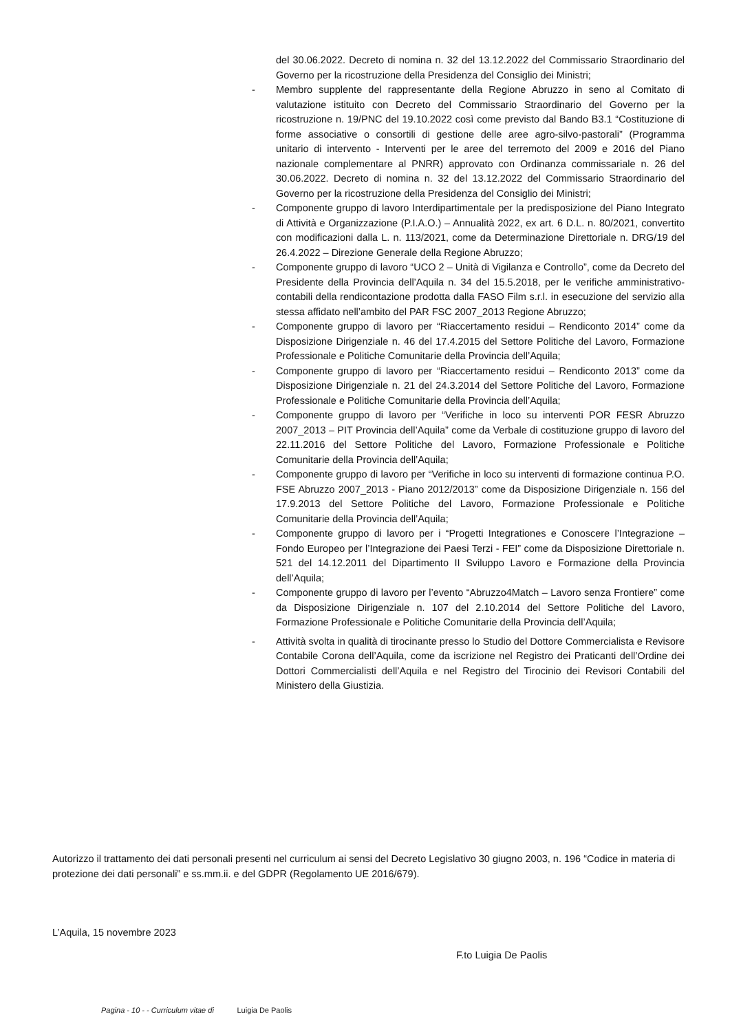del 30.06.2022. Decreto di nomina n. 32 del 13.12.2022 del Commissario Straordinario del Governo per la ricostruzione della Presidenza del Consiglio dei Ministri;
- Membro supplente del rappresentante della Regione Abruzzo in seno al Comitato di valutazione istituito con Decreto del Commissario Straordinario del Governo per la ricostruzione n. 19/PNC del 19.10.2022 così come previsto dal Bando B3.1 “Costituzione di forme associative o consortili di gestione delle aree agro-silvo-pastorali” (Programma unitario di intervento - Interventi per le aree del terremoto del 2009 e 2016 del Piano nazionale complementare al PNRR) approvato con Ordinanza commissariale n. 26 del 30.06.2022. Decreto di nomina n. 32 del 13.12.2022 del Commissario Straordinario del Governo per la ricostruzione della Presidenza del Consiglio dei Ministri;
- Componente gruppo di lavoro Interdipartimentale per la predisposizione del Piano Integrato di Attività e Organizzazione (P.I.A.O.) – Annualità 2022, ex art. 6 D.L. n. 80/2021, convertito con modificazioni dalla L. n. 113/2021, come da Determinazione Direttoriale n. DRG/19 del 26.4.2022 – Direzione Generale della Regione Abruzzo;
- Componente gruppo di lavoro “UCO 2 – Unità di Vigilanza e Controllo”, come da Decreto del Presidente della Provincia dell’Aquila n. 34 del 15.5.2018, per le verifiche amministrativo-contabili della rendicontazione prodotta dalla FASO Film s.r.l. in esecuzione del servizio alla stessa affidato nell’ambito del PAR FSC 2007_2013 Regione Abruzzo;
- Componente gruppo di lavoro per “Riaccertamento residui – Rendiconto 2014” come da Disposizione Dirigenziale n. 46 del 17.4.2015 del Settore Politiche del Lavoro, Formazione Professionale e Politiche Comunitarie della Provincia dell’Aquila;
- Componente gruppo di lavoro per “Riaccertamento residui – Rendiconto 2013” come da Disposizione Dirigenziale n. 21 del 24.3.2014 del Settore Politiche del Lavoro, Formazione Professionale e Politiche Comunitarie della Provincia dell’Aquila;
- Componente gruppo di lavoro per “Verifiche in loco su interventi POR FESR Abruzzo 2007_2013 – PIT Provincia dell’Aquila” come da Verbale di costituzione gruppo di lavoro del 22.11.2016 del Settore Politiche del Lavoro, Formazione Professionale e Politiche Comunitarie della Provincia dell’Aquila;
- Componente gruppo di lavoro per “Verifiche in loco su interventi di formazione continua P.O. FSE Abruzzo 2007_2013 - Piano 2012/2013” come da Disposizione Dirigenziale n. 156 del 17.9.2013 del Settore Politiche del Lavoro, Formazione Professionale e Politiche Comunitarie della Provincia dell’Aquila;
- Componente gruppo di lavoro per i “Progetti Integrationes e Conoscere l’Integrazione – Fondo Europeo per l’Integrazione dei Paesi Terzi - FEI” come da Disposizione Direttoriale n. 521 del 14.12.2011 del Dipartimento II Sviluppo Lavoro e Formazione della Provincia dell’Aquila;
- Componente gruppo di lavoro per l’evento “Abruzzo4Match – Lavoro senza Frontiere” come da Disposizione Dirigenziale n. 107 del 2.10.2014 del Settore Politiche del Lavoro, Formazione Professionale e Politiche Comunitarie della Provincia dell’Aquila;
- Attività svolta in qualità di tirocinante presso lo Studio del Dottore Commercialista e Revisore Contabile Corona dell’Aquila, come da iscrizione nel Registro dei Praticanti dell’Ordine dei Dottori Commercialisti dell’Aquila e nel Registro del Tirocinio dei Revisori Contabili del Ministero della Giustizia.
Autorizzo il trattamento dei dati personali presenti nel curriculum ai sensi del Decreto Legislativo 30 giugno 2003, n. 196 “Codice in materia di protezione dei dati personali” e ss.mm.ii. e del GDPR (Regolamento UE 2016/679).
L’Aquila, 15 novembre 2023
F.to Luigia De Paolis
Pagina - 10 - - Curriculum vitae di Luigia De Paolis